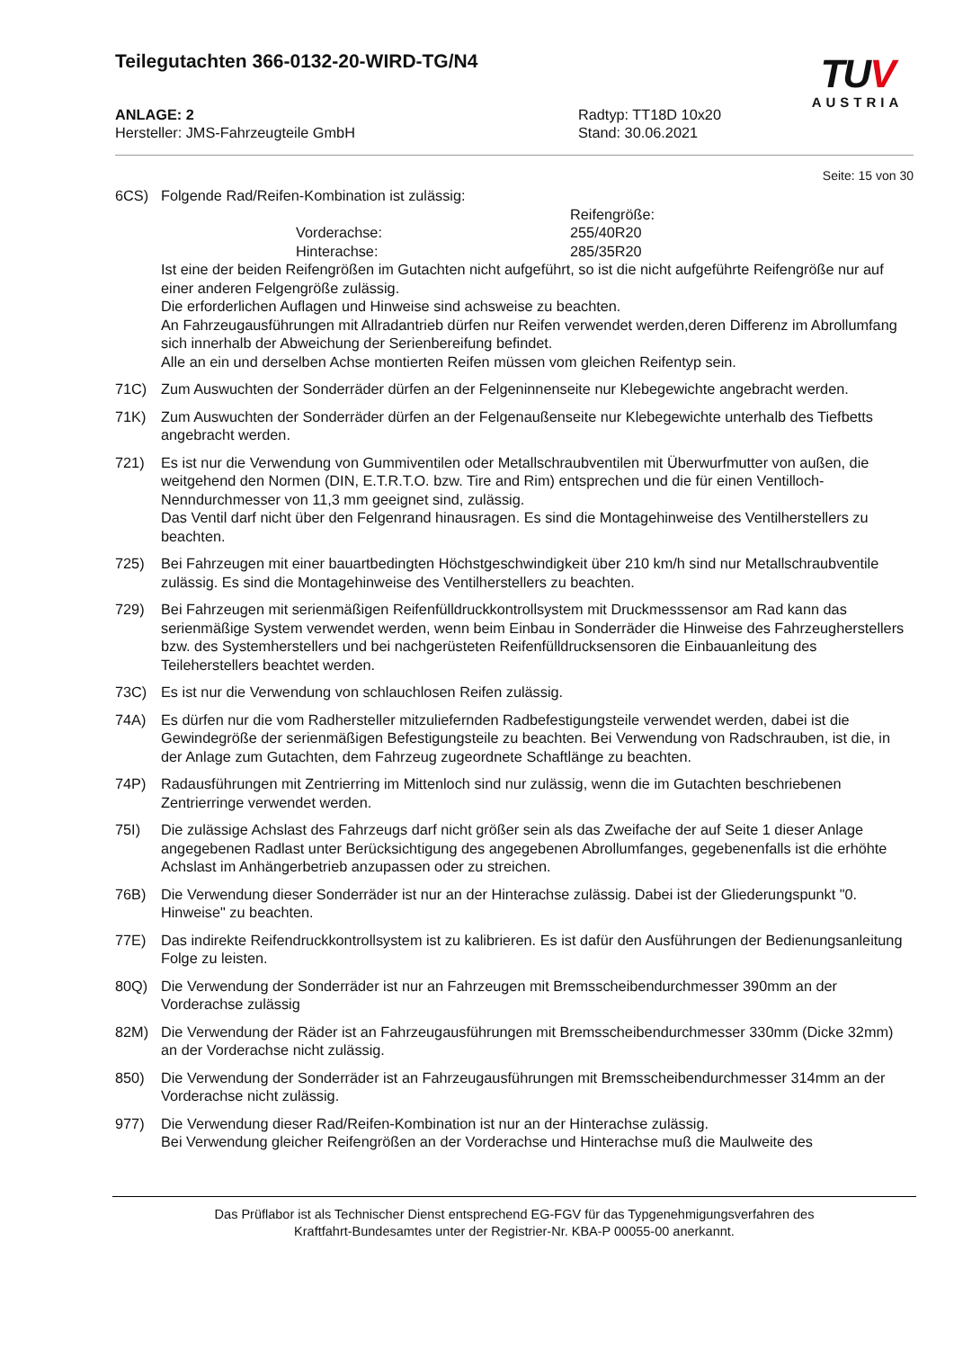Teilegutachten 366-0132-20-WIRD-TG/N4
TUV
AUSTRIA
ANLAGE: 2
Hersteller: JMS-Fahrzeugteile GmbH
Radtyp: TT18D 10x20
Stand: 30.06.2021
Seite: 15 von 30
6CS) Folgende Rad/Reifen-Kombination ist zulässig:
Reifengröße:
Vorderachse:
255/40R20
Hinterachse:
285/35R20
Ist eine der beiden Reifengrößen im Gutachten nicht aufgeführt, so ist die nicht aufgeführte Reifengröße nur auf einer anderen Felgengröße zulässig.
Die erforderlichen Auflagen und Hinweise sind achsweise zu beachten.
An Fahrzeugausführungen mit Allradantrieb dürfen nur Reifen verwendet werden,deren Differenz im Abrollumfang sich innerhalb der Abweichung der Serienbereifung befindet.
Alle an ein und derselben Achse montierten Reifen müssen vom gleichen Reifentyp sein.
71C) Zum Auswuchten der Sonderräder dürfen an der Felgeninnenseite nur Klebegewichte angebracht werden.
71K) Zum Auswuchten der Sonderräder dürfen an der Felgenaußenseite nur Klebegewichte unterhalb des Tiefbetts angebracht werden.
721) Es ist nur die Verwendung von Gummiventilen oder Metallschraubventilen mit Überwurfmutter von außen, die weitgehend den Normen (DIN, E.T.R.T.O. bzw. Tire and Rim) entsprechen und die für einen Ventilloch-Nenndurchmesser von 11,3 mm geeignet sind, zulässig.
Das Ventil darf nicht über den Felgenrand hinausragen. Es sind die Montagehinweise des Ventilherstellers zu beachten.
725) Bei Fahrzeugen mit einer bauartbedingten Höchstgeschwindigkeit über 210 km/h sind nur Metallschraubventile zulässig. Es sind die Montagehinweise des Ventilherstellers zu beachten.
729) Bei Fahrzeugen mit serienmäßigen Reifenfülldruckkontrollsystem mit Druckmesssensor am Rad kann das serienmäßige System verwendet werden, wenn beim Einbau in Sonderräder die Hinweise des Fahrzeugherstellers bzw. des Systemherstellers und bei nachgerüsteten Reifenfülldrucksensoren die Einbauanleitung des Teileherstellers beachtet werden.
73C) Es ist nur die Verwendung von schlauchlosen Reifen zulässig.
74A) Es dürfen nur die vom Radhersteller mitzuliefernden Radbefestigungsteile verwendet werden, dabei ist die Gewindegröße der serienmäßigen Befestigungsteile zu beachten. Bei Verwendung von Radschrauben, ist die, in der Anlage zum Gutachten, dem Fahrzeug zugeordnete Schaftlänge zu beachten.
74P) Radausführungen mit Zentrierring im Mittenloch sind nur zulässig, wenn die im Gutachten beschriebenen Zentrierringe verwendet werden.
75I) Die zulässige Achslast des Fahrzeugs darf nicht größer sein als das Zweifache der auf Seite 1 dieser Anlage angegebenen Radlast unter Berücksichtigung des angegebenen Abrollumfanges, gegebenenfalls ist die erhöhte Achslast im Anhängerbetrieb anzupassen oder zu streichen.
76B) Die Verwendung dieser Sonderräder ist nur an der Hinterachse zulässig. Dabei ist der Gliederungspunkt "0. Hinweise" zu beachten.
77E) Das indirekte Reifendruckkontrollsystem ist zu kalibrieren. Es ist dafür den Ausführungen der Bedienungsanleitung Folge zu leisten.
80Q) Die Verwendung der Sonderräder ist nur an Fahrzeugen mit Bremsscheibendurchmesser 390mm an der Vorderachse zulässig
82M) Die Verwendung der Räder ist an Fahrzeugausführungen mit Bremsscheibendurchmesser 330mm (Dicke 32mm) an der Vorderachse nicht zulässig.
850) Die Verwendung der Sonderräder ist an Fahrzeugausführungen mit Bremsscheibendurchmesser 314mm an der Vorderachse nicht zulässig.
977) Die Verwendung dieser Rad/Reifen-Kombination ist nur an der Hinterachse zulässig.
Bei Verwendung gleicher Reifengrößen an der Vorderachse und Hinterachse muß die Maulweite des
Das Prüflabor ist als Technischer Dienst entsprechend EG-FGV für das Typgenehmigungsverfahren des
Kraftfahrt-Bundesamtes unter der Registrier-Nr. KBA-P 00055-00 anerkannt.